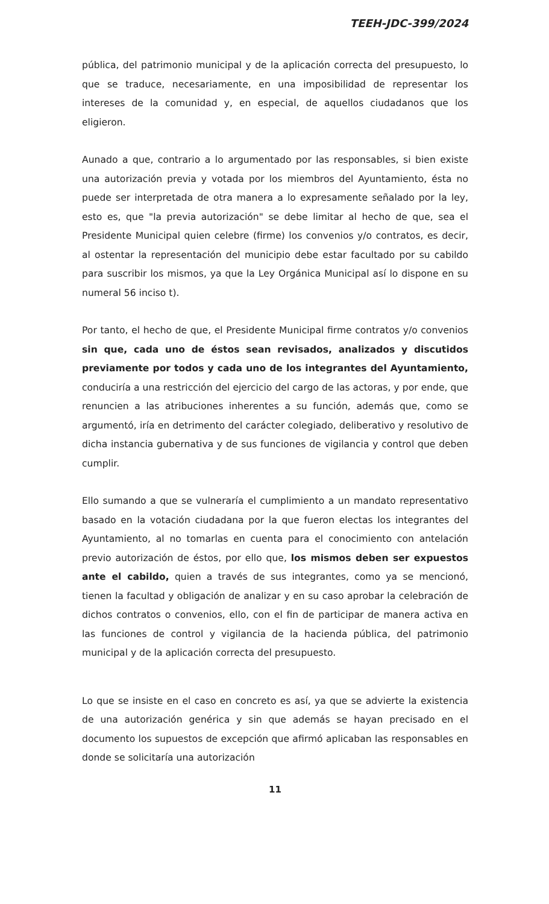TEEH-JDC-399/2024
pública, del patrimonio municipal y de la aplicación correcta del presupuesto, lo que se traduce, necesariamente, en una imposibilidad de representar los intereses de la comunidad y, en especial, de aquellos ciudadanos que los eligieron.
Aunado a que, contrario a lo argumentado por las responsables, si bien existe una autorización previa y votada por los miembros del Ayuntamiento, ésta no puede ser interpretada de otra manera a lo expresamente señalado por la ley, esto es, que "la previa autorización" se debe limitar al hecho de que, sea el Presidente Municipal quien celebre (firme) los convenios y/o contratos, es decir, al ostentar la representación del municipio debe estar facultado por su cabildo para suscribir los mismos, ya que la Ley Orgánica Municipal así lo dispone en su numeral 56 inciso t).
Por tanto, el hecho de que, el Presidente Municipal firme contratos y/o convenios sin que, cada uno de éstos sean revisados, analizados y discutidos previamente por todos y cada uno de los integrantes del Ayuntamiento, conduciría a una restricción del ejercicio del cargo de las actoras, y por ende, que renuncien a las atribuciones inherentes a su función, además que, como se argumentó, iría en detrimento del carácter colegiado, deliberativo y resolutivo de dicha instancia gubernativa y de sus funciones de vigilancia y control que deben cumplir.
Ello sumando a que se vulneraría el cumplimiento a un mandato representativo basado en la votación ciudadana por la que fueron electas los integrantes del Ayuntamiento, al no tomarlas en cuenta para el conocimiento con antelación previo autorización de éstos, por ello que, los mismos deben ser expuestos ante el cabildo, quien a través de sus integrantes, como ya se mencionó, tienen la facultad y obligación de analizar y en su caso aprobar la celebración de dichos contratos o convenios, ello, con el fin de participar de manera activa en las funciones de control y vigilancia de la hacienda pública, del patrimonio municipal y de la aplicación correcta del presupuesto.
Lo que se insiste en el caso en concreto es así, ya que se advierte la existencia de una autorización genérica y sin que además se hayan precisado en el documento los supuestos de excepción que afirmó aplicaban las responsables en donde se solicitaría una autorización
11